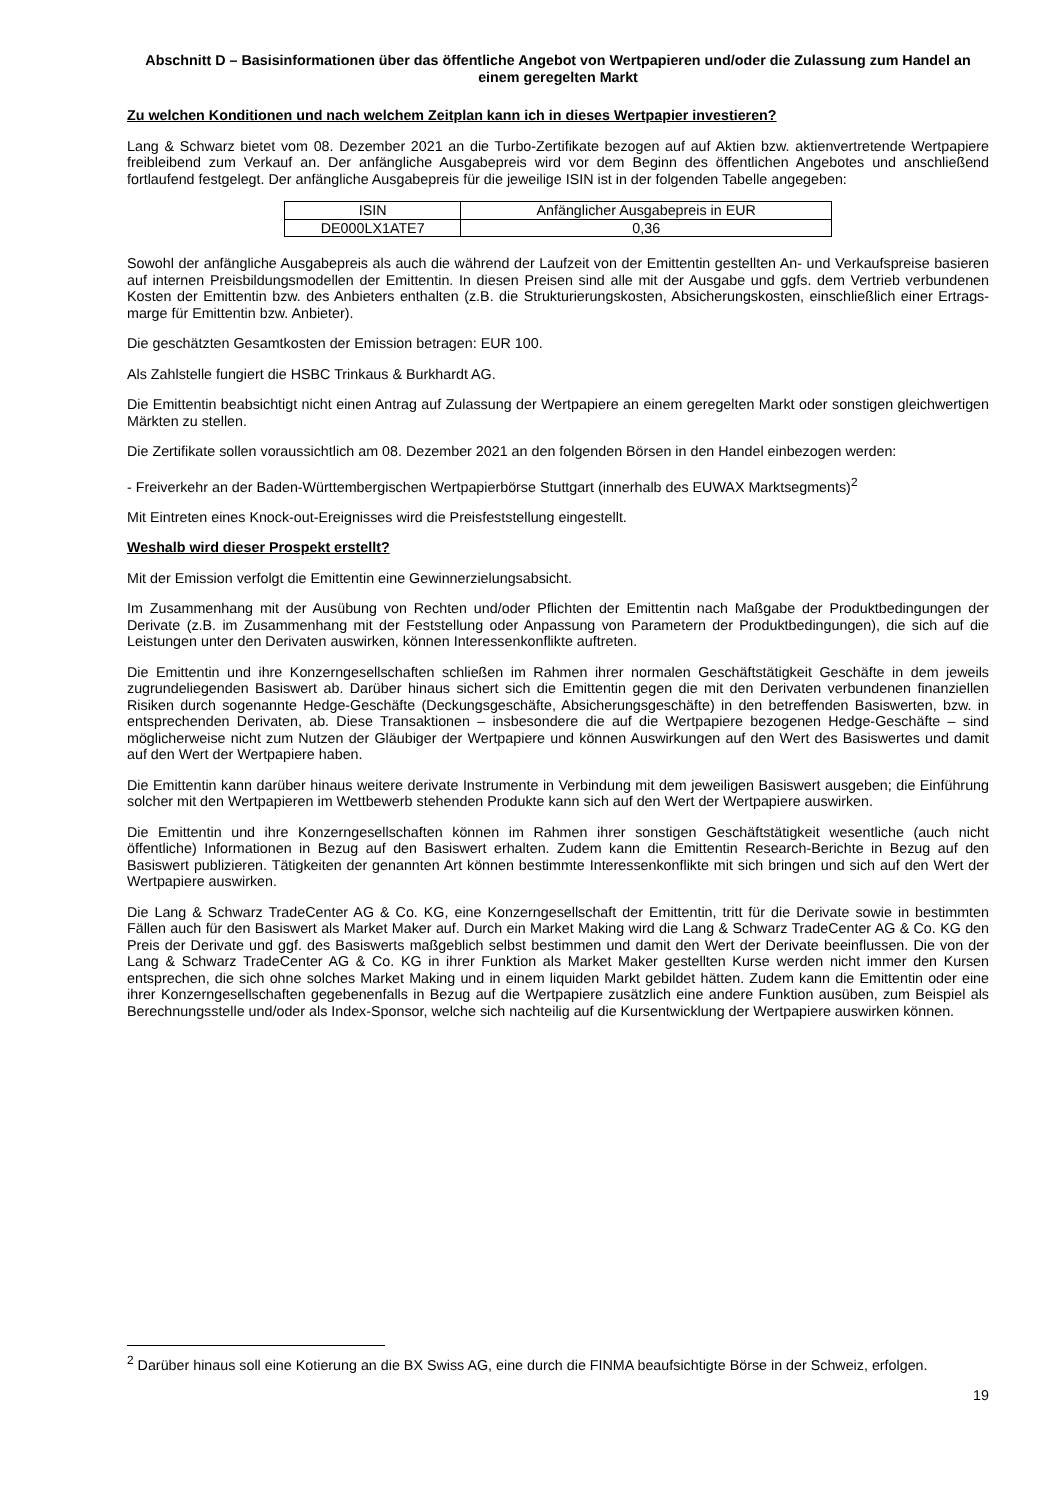Abschnitt D – Basisinformationen über das öffentliche Angebot von Wertpapieren und/oder die Zulassung zum Handel an einem geregelten Markt
Zu welchen Konditionen und nach welchem Zeitplan kann ich in dieses Wertpapier investieren?
Lang & Schwarz bietet vom 08. Dezember 2021 an die Turbo-Zertifikate bezogen auf auf Aktien bzw. aktienvertretende Wertpapiere freibleibend zum Verkauf an. Der anfängliche Ausgabepreis wird vor dem Beginn des öffentlichen Angebotes und anschließend fortlaufend festgelegt. Der anfängliche Ausgabepreis für die jeweilige ISIN ist in der folgenden Tabelle angegeben:
| ISIN | Anfänglicher Ausgabepreis in EUR |
| --- | --- |
| DE000LX1ATE7 | 0,36 |
Sowohl der anfängliche Ausgabepreis als auch die während der Laufzeit von der Emittentin gestellten An- und Verkaufspreise basieren auf internen Preisbildungsmodellen der Emittentin. In diesen Preisen sind alle mit der Ausgabe und ggfs. dem Vertrieb verbundenen Kosten der Emittentin bzw. des Anbieters enthalten (z.B. die Strukturierungskosten, Absicherungskosten, einschließlich einer Ertrags-marge für Emittentin bzw. Anbieter).
Die geschätzten Gesamtkosten der Emission betragen: EUR 100.
Als Zahlstelle fungiert die HSBC Trinkaus & Burkhardt AG.
Die Emittentin beabsichtigt nicht einen Antrag auf Zulassung der Wertpapiere an einem geregelten Markt oder sonstigen gleichwertigen Märkten zu stellen.
Die Zertifikate sollen voraussichtlich am 08. Dezember 2021 an den folgenden Börsen in den Handel einbezogen werden:
- Freiverkehr an der Baden-Württembergischen Wertpapierbörse Stuttgart (innerhalb des EUWAX Marktsegments)<sup>2</sup>
Mit Eintreten eines Knock-out-Ereignisses wird die Preisfeststellung eingestellt.
Weshalb wird dieser Prospekt erstellt?
Mit der Emission verfolgt die Emittentin eine Gewinnerzielungsabsicht.
Im Zusammenhang mit der Ausübung von Rechten und/oder Pflichten der Emittentin nach Maßgabe der Produktbedingungen der Derivate (z.B. im Zusammenhang mit der Feststellung oder Anpassung von Parametern der Produktbedingungen), die sich auf die Leistungen unter den Derivaten auswirken, können Interessenkonflikte auftreten.
Die Emittentin und ihre Konzerngesellschaften schließen im Rahmen ihrer normalen Geschäftstätigkeit Geschäfte in dem jeweils zugrundeliegenden Basiswert ab. Darüber hinaus sichert sich die Emittentin gegen die mit den Derivaten verbundenen finanziellen Risiken durch sogenannte Hedge-Geschäfte (Deckungsgeschäfte, Absicherungsgeschäfte) in den betreffenden Basiswerten, bzw. in entsprechenden Derivaten, ab. Diese Transaktionen – insbesondere die auf die Wertpapiere bezogenen Hedge-Geschäfte – sind möglicherweise nicht zum Nutzen der Gläubiger der Wertpapiere und können Auswirkungen auf den Wert des Basiswertes und damit auf den Wert der Wertpapiere haben.
Die Emittentin kann darüber hinaus weitere derivate Instrumente in Verbindung mit dem jeweiligen Basiswert ausgeben; die Einführung solcher mit den Wertpapieren im Wettbewerb stehenden Produkte kann sich auf den Wert der Wertpapiere auswirken.
Die Emittentin und ihre Konzerngesellschaften können im Rahmen ihrer sonstigen Geschäftstätigkeit wesentliche (auch nicht öffentliche) Informationen in Bezug auf den Basiswert erhalten. Zudem kann die Emittentin Research-Berichte in Bezug auf den Basiswert publizieren. Tätigkeiten der genannten Art können bestimmte Interessenkonflikte mit sich bringen und sich auf den Wert der Wertpapiere auswirken.
Die Lang & Schwarz TradeCenter AG & Co. KG, eine Konzerngesellschaft der Emittentin, tritt für die Derivate sowie in bestimmten Fällen auch für den Basiswert als Market Maker auf. Durch ein Market Making wird die Lang & Schwarz TradeCenter AG & Co. KG den Preis der Derivate und ggf. des Basiswerts maßgeblich selbst bestimmen und damit den Wert der Derivate beeinflussen. Die von der Lang & Schwarz TradeCenter AG & Co. KG in ihrer Funktion als Market Maker gestellten Kurse werden nicht immer den Kursen entsprechen, die sich ohne solches Market Making und in einem liquiden Markt gebildet hätten. Zudem kann die Emittentin oder eine ihrer Konzerngesellschaften gegebenenfalls in Bezug auf die Wertpapiere zusätzlich eine andere Funktion ausüben, zum Beispiel als Berechnungsstelle und/oder als Index-Sponsor, welche sich nachteilig auf die Kursentwicklung der Wertpapiere auswirken können.
<sup>2</sup> Darüber hinaus soll eine Kotierung an die BX Swiss AG, eine durch die FINMA beaufsichtigte Börse in der Schweiz, erfolgen.
19